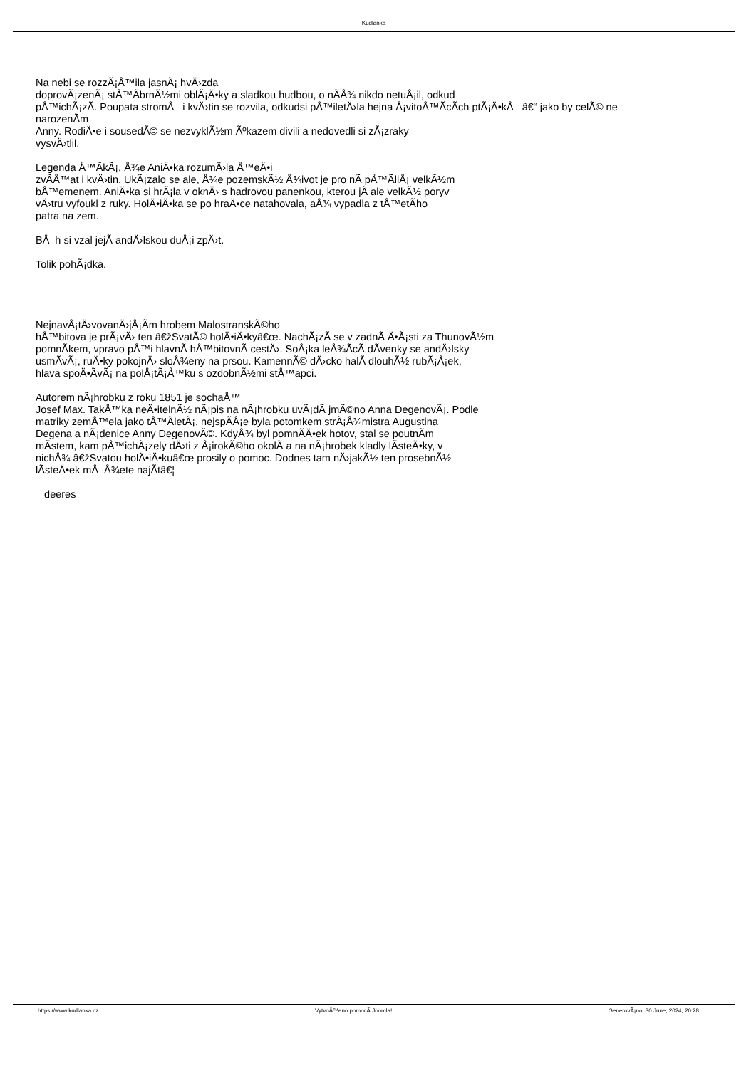Kudlanka
Na nebi se rozzÃ¡Å™ila jasnÃ¡ hvÄ›zda
doprovÃ¡zenÃ¡ stÅ™Ã­brnÃ½mi oblÃ¡Ä•ky a sladkou hudbou, o nÃ­Å¾ nikdo netuÅ¡il, odkud
pÅ™ichÃ¡zÃ­. Poupata stromÅ¯ i kvÄ›tin se rozvila, odkudsi pÅ™iletÄ›la hejna Å¡vitoÅ™Ã­cÃ­ch ptÃ¡Ä•kÅ¯ â€“ jako by celÃ© ne
narozenÃ­m
Anny. RodiÄ•e i sousedÃ© se nezvyklÃ½m Ãºkazem divili a nedovedli si zÃ¡zraky
vysvÄ›tlil.
Legenda Å™Ã­kÃ¡, Å¾e AniÄ•ka rozumÄ›la Å™eÄ•i
zvÃ­Å™at i kvÄ›tin. UkÃ¡zalo se ale, Å¾e pozemskÃ½ Å¾ivot je pro nÃ­ pÅ™Ã­liÅ¡ velkÃ½m
bÅ™emenem. AniÄ•ka si hrÃ¡la v oknÄ› s hadrovou panenkou, kterou jÃ­ ale velkÃ½ poryv
vÄ›tru vyfoukl z ruky. HolÄ•iÄ•ka se po hraÄ•ce natahovala, aÅ¾ vypadla z tÅ™etÃ­ho
patra na zem.
BÅ¯h si vzal jejÃ­ andÄ›lskou duÅ¡i zpÄ›t.
Tolik pohÃ¡dka.
NejnavÅ¡tÄ›vovanÄ›jÅ¡Ã­m hrobem MalostranskÃ©ho
hÅ™bitova je prÃ¡vÄ› ten â€žSvatÃ© holÄ•iÄ•kyâ€œ. NachÃ¡zÃ­ se v zadnÃ­ Ä•Ã¡sti za ThunovÃ½m
pomnÃ­kem, vpravo pÅ™i hlavnÃ­ hÅ™bitovnÃ­ cestÄ›. SoÅ¡ka leÅ¾Ã­cÃ­ dÃ­venky se andÄ›lsky
usmÃ­vÃ¡, ruÄ•ky pokojnÄ› sloÅ¾eny na prsou. KamennÃ© dÄ›cko halÃ­ dlouhÃ½ rubÃ¡Å¡ek,
hlava spoÄ•Ã­vÃ¡ na polÅ¡tÃ¡Å™ku s ozdobnÃ½mi stÅ™apci.
Autorem nÃ¡hrobku z roku 1851 je sochaÅ™
Josef Max. TakÅ™ka neÄ•itelnÃ½ nÃ¡pis na nÃ¡hrobku uvÃ¡dÃ­ jmÃ©no Anna DegenovÃ¡. Podle
matriky zemÅ™ela jako tÅ™Ã­letÃ¡, nejspÃ­Å¡e byla potomkem strÃ¡Å¾mistra Augustina
Degena a nÃ¡denice Anny DegenovÃ©. KdyÅ¾ byl pomnÃ­Ä•ek hotov, stal se poutnÃ­m
mÃ­stem, kam pÅ™ichÃ¡zely dÄ›ti z Å¡irokÃ©ho okolÃ­ a na nÃ¡hrobek kladly lÃ­steÄ•ky, v
nichÅ¾ â€žSvatou holÄ•iÄ•kuâ€œ prosily o pomoc. Dodnes tam nÄ›jakÃ½ ten prosebnÃ½
lÃ­steÄ•ek mÅ¯Å¾ete najÃ­tâ€¦
deeres
https://www.kudlanka.cz VytvoÅ™eno pomocÃ­ Joomla! GenerovÃ¡no: 30 June, 2024, 20:28